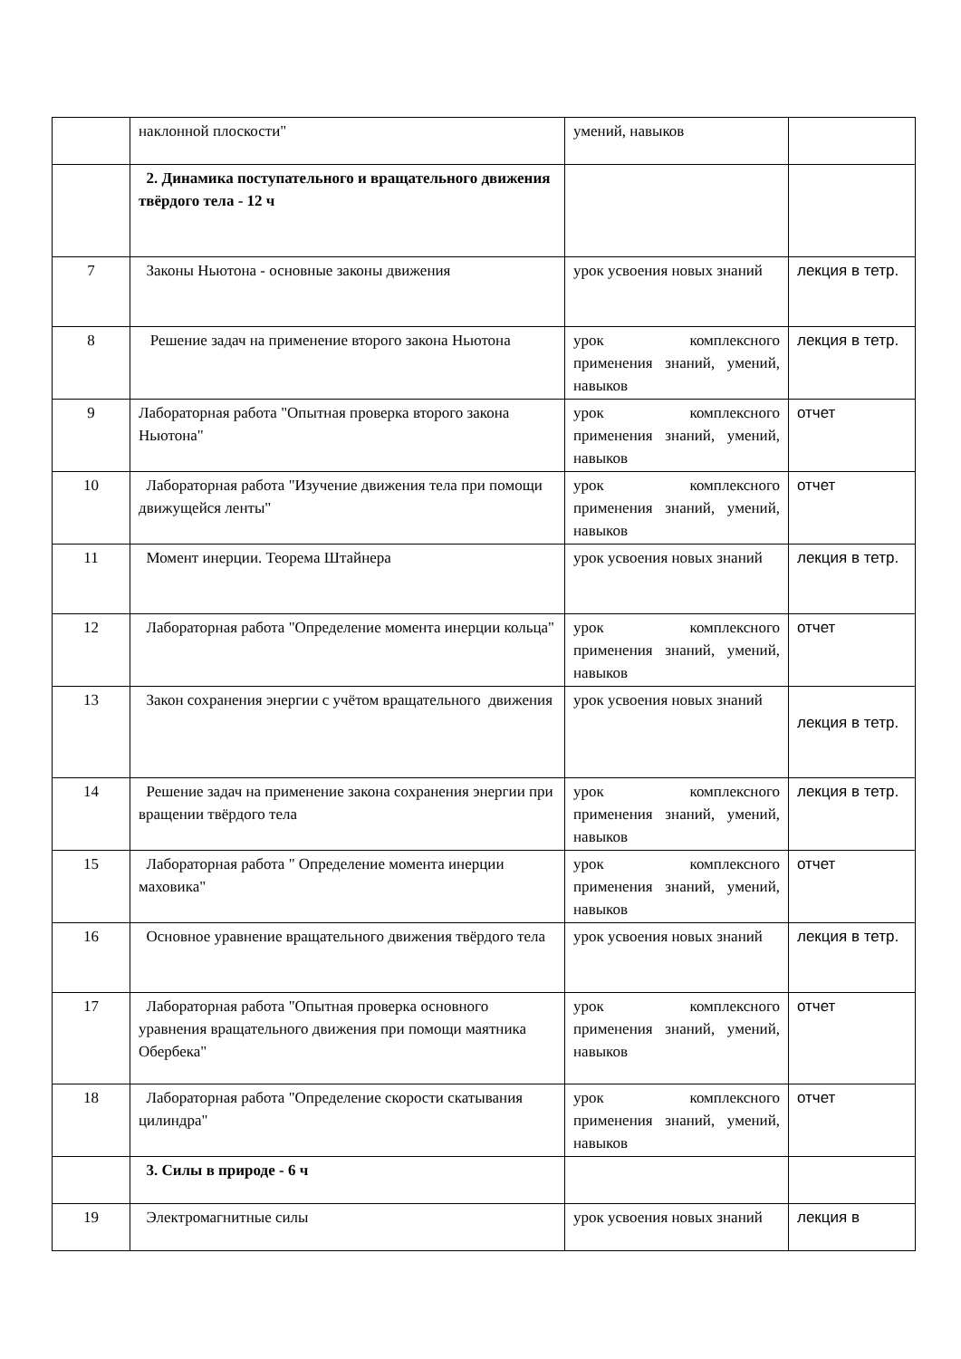| | наклонной плоскости" | умений, навыков | |
| | 2. Динамика поступательного и вращательного движения твёрдого тела - 12 ч | | |
| 7 | Законы Ньютона - основные законы движения | урок усвоения новых знаний | лекция в тетр. |
| 8 | Решение задач на применение второго закона Ньютона | урок комплексного применения знаний, умений, навыков | лекция в тетр. |
| 9 | Лабораторная работа "Опытная проверка второго закона Ньютона" | урок комплексного применения знаний, умений, навыков | отчет |
| 10 | Лабораторная работа "Изучение движения тела при помощи движущейся ленты" | урок комплексного применения знаний, умений, навыков | отчет |
| 11 | Момент инерции. Теорема Штайнера | урок усвоения новых знаний | лекция в тетр. |
| 12 | Лабораторная работа "Определение момента инерции кольца" | урок комплексного применения знаний, умений, навыков | отчет |
| 13 | Закон сохранения энергии с учётом вращательного движения | урок усвоения новых знаний | лекция в тетр. |
| 14 | Решение задач на применение закона сохранения энергии при вращении твёрдого тела | урок комплексного применения знаний, умений, навыков | лекция в тетр. |
| 15 | Лабораторная работа " Определение момента инерции маховика" | урок комплексного применения знаний, умений, навыков | отчет |
| 16 | Основное уравнение вращательного движения твёрдого тела | урок усвоения новых знаний | лекция в тетр. |
| 17 | Лабораторная работа "Опытная проверка основного уравнения вращательного движения при помощи маятника Обербека" | урок комплексного применения знаний, умений, навыков | отчет |
| 18 | Лабораторная работа "Определение скорости скатывания цилиндра" | урок комплексного применения знаний, умений, навыков | отчет |
| | 3. Силы в природе - 6 ч | | |
| 19 | Электромагнитные силы | урок усвоения новых знаний | лекция в |